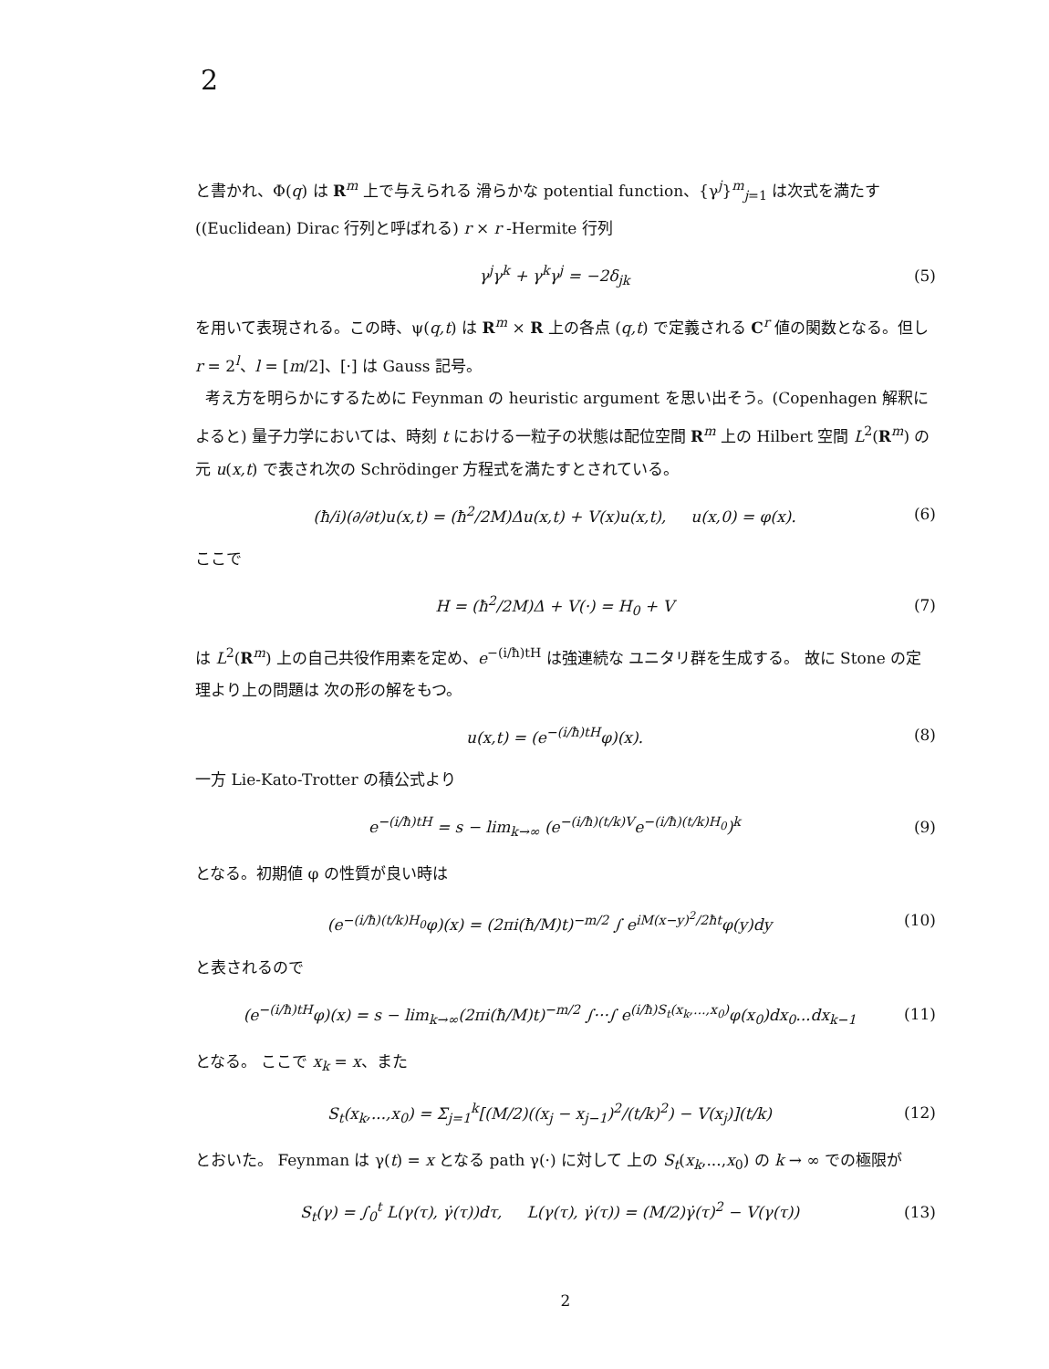2
と書かれ、Φ(q) は R<sup>m</sup> 上で与えられる 滑らかな potential function、{γ<sup>j</sup>}<sup>m</sup><sub>j=1</sub> は次式を満たす ((Euclidean) Dirac 行列と呼ばれる) r × r -Hermite 行列
γ<sup>j</sup>γ<sup>k</sup> + γ<sup>k</sup>γ<sup>j</sup> = −2δ<sub>jk</sub> (5)
を用いて表現される。この時、ψ(q,t) は R<sup>m</sup> × R 上の各点 (q,t) で定義される C<sup>r</sup> 値の関数となる。但し r = 2<sup>l</sup>、l = [m/2]、[·] は Gauss 記号。
考え方を明らかにするために Feynman の heuristic argument を思い出そう。(Copenhagen 解釈によると) 量子力学においては、時刻 t における一粒子の状態は配位空間 R<sup>m</sup> 上の Hilbert 空間 L<sup>2</sup>(R<sup>m</sup>) の元 u(x,t) で表され次の Schrödinger 方程式を満たすとされている。
(ħ/i)(∂/∂t)u(x,t) = (ħ<sup>2</sup>/2M)Δu(x,t) + V(x)u(x,t), u(x,0) = φ(x). (6)
ここで
H = (ħ<sup>2</sup>/2M)Δ + V(·) = H<sub>0</sub> + V (7)
は L<sup>2</sup>(R<sup>m</sup>) 上の自己共役作用素を定め、e<sup>−(i/ħ)tH</sup> は強連続な ユニタリ群を生成する。 故に Stone の定理より上の問題は 次の形の解をもつ。
u(x,t) = (e<sup>−(i/ħ)tH</sup>φ)(x). (8)
一方 Lie-Kato-Trotter の積公式より
e<sup>−(i/ħ)tH</sup> = s − lim<sub>k→∞</sub> (e<sup>−(i/ħ)(t/k)V</sup>e<sup>−(i/ħ)(t/k)H<sub>0</sub></sup>)<sup>k</sup> (9)
となる。初期値 φ の性質が良い時は
(e<sup>−(i/ħ)(t/k)H<sub>0</sub></sup>φ)(x) = (2πi(ħ/M)t)<sup>−m/2</sup> ∫ e<sup>iM(x−y)<sup>2</sup>/2ħt</sup>φ(y)dy (10)
と表されるので
(e<sup>−(i/ħ)tH</sup>φ)(x) = s − lim<sub>k→∞</sub>(2πi(ħ/M)t)<sup>−m/2</sup> ∫···∫ e<sup>(i/ħ)S<sub>t</sub>(x<sub>k</sub>,...,x<sub>0</sub>)</sup>φ(x<sub>0</sub>)dx<sub>0</sub>...dx<sub>k−1</sub> (11)
となる。 ここで x<sub>k</sub> = x、また
S<sub>t</sub>(x<sub>k</sub>,...,x<sub>0</sub>) = Σ<sub>j=1</sub><sup>k</sup>[(M/2)((x<sub>j</sub> − x<sub>j−1</sub>)<sup>2</sup>/(t/k)<sup>2</sup>) − V(x<sub>j</sub>)](t/k) (12)
とおいた。 Feynman は γ(t) = x となる path γ(·) に対して 上の S<sub>t</sub>(x<sub>k</sub>,...,x<sub>0</sub>) の k → ∞ での極限が
S<sub>t</sub>(γ) = ∫<sub>0</sub><sup>t</sup> L(γ(τ), γ̇(τ))dτ, L(γ(τ), γ̇(τ)) = (M/2)γ̇(τ)<sup>2</sup> − V(γ(τ)) (13)
2